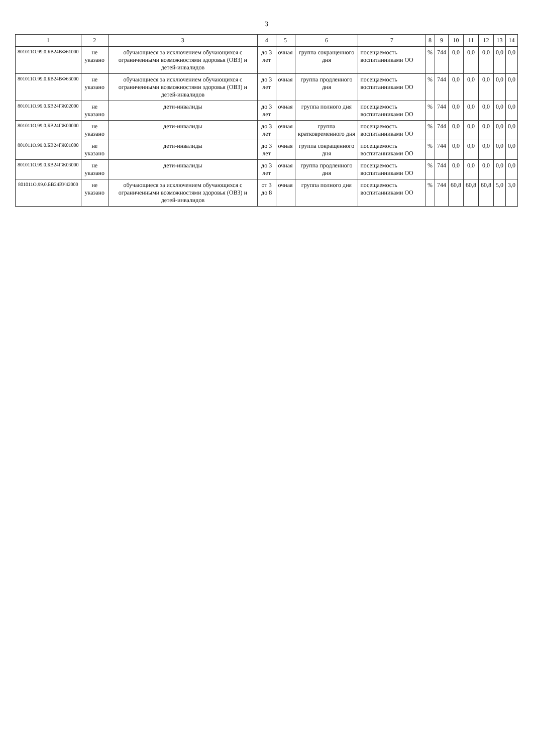3
| 1 | 2 | 3 | 4 | 5 | 6 | 7 | 8 | 9 | 10 | 11 | 12 | 13 | 14 |
| --- | --- | --- | --- | --- | --- | --- | --- | --- | --- | --- | --- | --- | --- |
| 801011О.99.0.БВ24ВФ61000 | не указано | обучающиеся за исключением обучающихся с ограниченными возможностями здоровья (ОВЗ) и детей-инвалидов | до 3 лет | очная | группа сокращенного дня | посещаемость воспитанниками ОО | % | 744 | 0,0 | 0,0 | 0,0 | 0,0 | 0,0 |
| 801011О.99.0.БВ24ВФ63000 | не указано | обучающиеся за исключением обучающихся с ограниченными возможностями здоровья (ОВЗ) и детей-инвалидов | до 3 лет | очная | группа продленного дня | посещаемость воспитанниками ОО | % | 744 | 0,0 | 0,0 | 0,0 | 0,0 | 0,0 |
| 801011О.99.0.БВ24ГЖ02000 | не указано | дети-инвалиды | до 3 лет | очная | группа полного дня | посещаемость воспитанниками ОО | % | 744 | 0,0 | 0,0 | 0,0 | 0,0 | 0,0 |
| 801011О.99.0.БВ24ГЖ00000 | не указано | дети-инвалиды | до 3 лет | очная | группа кратковременного дня | посещаемость воспитанниками ОО | % | 744 | 0,0 | 0,0 | 0,0 | 0,0 | 0,0 |
| 801011О.99.0.БВ24ГЖ01000 | не указано | дети-инвалиды | до 3 лет | очная | группа сокращенного дня | посещаемость воспитанниками ОО | % | 744 | 0,0 | 0,0 | 0,0 | 0,0 | 0,0 |
| 801011О.99.0.БВ24ГЖ03000 | не указано | дети-инвалиды | до 3 лет | очная | группа продленного дня | посещаемость воспитанниками ОО | % | 744 | 0,0 | 0,0 | 0,0 | 0,0 | 0,0 |
| 801011О.99.0.БВ24ВУ42000 | не указано | обучающиеся за исключением обучающихся с ограниченными возможностями здоровья (ОВЗ) и детей-инвалидов | от 3 до 8 | очная | группа полного дня | посещаемость воспитанниками ОО | % | 744 | 60,8 | 60,8 | 60,8 | 5,0 | 3,0 |